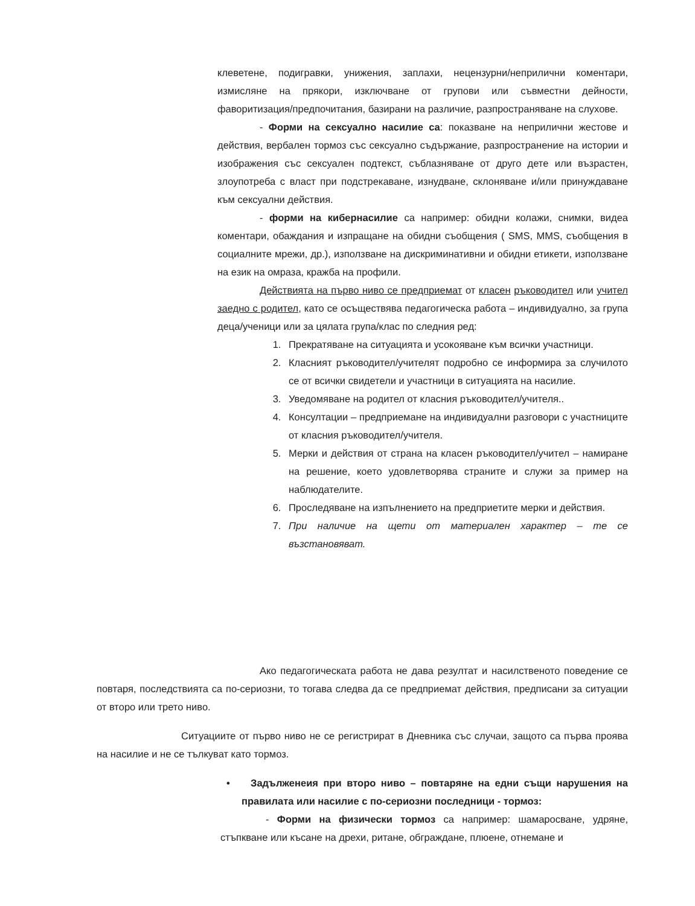клеветене, подигравки, унижения, заплахи, нецензурни/неприлични коментари, измисляне на прякори, изключване от групови или съвместни дейности, фаворитизация/предпочитания, базирани на различие, разпространяване на слухове.
- Форми на сексуално насилие са: показване на неприлични жестове и действия, вербален тормоз със сексуално съдържание, разпространение на истории и изображения със сексуален подтекст, съблазняване от друго дете или възрастен, злоупотреба с власт при подстрекаване, изнудване, склоняване и/или принуждаване към сексуални действия.
- форми на кибернасилие са например: обидни колажи, снимки, видеа коментари, обаждания и изпращане на обидни съобщения ( SMS, MMS, съобщения в социалните мрежи, др.), използване на дискриминативни и обидни етикети, използване на език на омраза, кражба на профили.
Действията на първо ниво се предприемат от класен ръководител или учител заедно с родител, като се осъществява педагогическа работа – индивидуално, за група деца/ученици или за цялата група/клас по следния ред:
1. Прекратяване на ситуацията и усокояване към всички участници.
2. Класният ръководител/учителят подробно се информира за случилото се от всички свидетели и участници в ситуацията на насилие.
3. Уведомяване на родител от класния ръководител/учителя..
4. Консултации – предприемане на индивидуални разговори с участниците от класния ръководител/учителя.
5. Мерки и действия от страна на класен ръководител/учител – намиране на решение, което удовлетворява страните и служи за пример на наблюдателите.
6. Проследяване на изпълнението на предприетите мерки и действия.
7. При наличие на щети от материален характер – те се възстановяват.
Ако педагогическата работа не дава резултат и насилственото поведение се повтаря, последствията са по-сериозни, то тогава следва да се предприемат действия, предписани за ситуации от второ или трето ниво.
Ситуациите от първо ниво не се регистрират в Дневника със случаи, защото са първа проява на насилие и не се тълкуват като тормоз.
• Задълженеия при второ ниво – повтаряне на едни същи нарушения на правилата или насилие с по-сериозни последници - тормоз:
- Форми на физически тормоз са например: шамаросване, удряне, стъпкване или късане на дрехи, ритане, обграждане, плюене, отнемане и